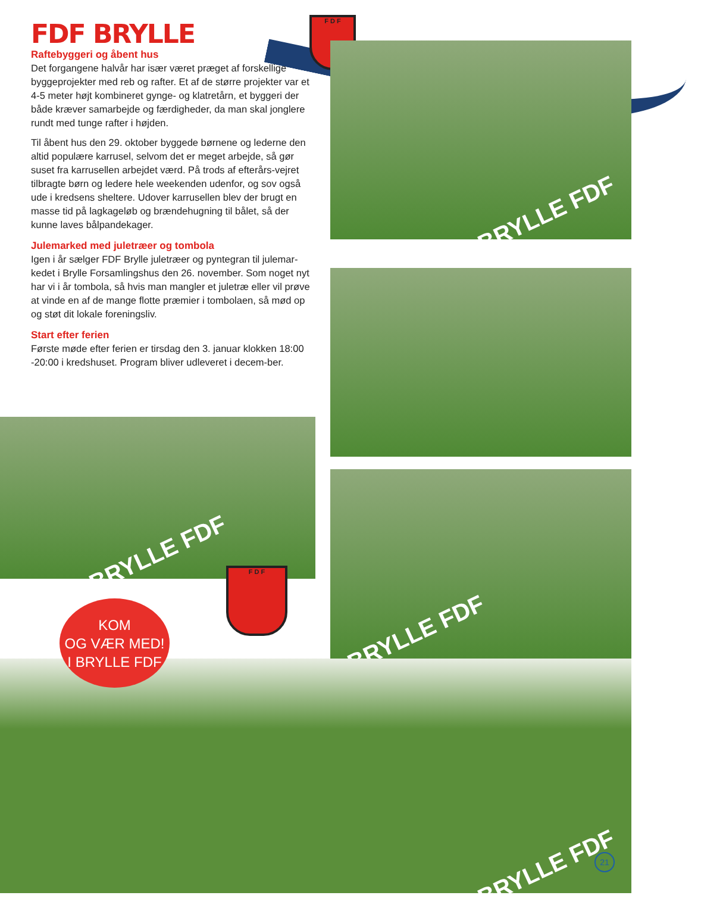FDF BRYLLE
Raftebyggeri og åbent hus
Det forgangene halvår har især været præget af forskellige byggeprojekter med reb og rafter. Et af de større projekter var et 4-5 meter højt kombineret gynge- og klatretårn, et byggeri der både kræver samarbejde og færdigheder, da man skal jonglere rundt med tunge rafter i højden.
Til åbent hus den 29. oktober byggede børnene og lederne den altid populære karrusel, selvom det er meget arbejde, så gør suset fra karrusellen arbejdet værd. På trods af efterårs-vejret tilbragte børn og ledere hele weekenden udenfor, og sov også ude i kredsens sheltere. Udover karrusellen blev der brugt en masse tid på lagkageløb og brændehugning til bålet, så der kunne laves bålpandekager.
Julemarked med juletræer og tombola
Igen i år sælger FDF Brylle juletræer og pyntegran til julemar-kedet i Brylle Forsamlingshus den 26. november. Som noget nyt har vi i år tombola, så hvis man mangler et juletræ eller vil prøve at vinde en af de mange flotte præmier i tombolaen, så mød op og støt dit lokale foreningsliv.
Start efter ferien
Første møde efter ferien er tirsdag den 3. januar klokken 18:00 -20:00 i kredshuset. Program bliver udleveret i decem-ber.
F D F
BRYLLE FDF
BRYLLE FDF
BRYLLE FDF
BRYLLE FDF
F D F
KOM
OG VÆR MED!
I BRYLLE FDF
21